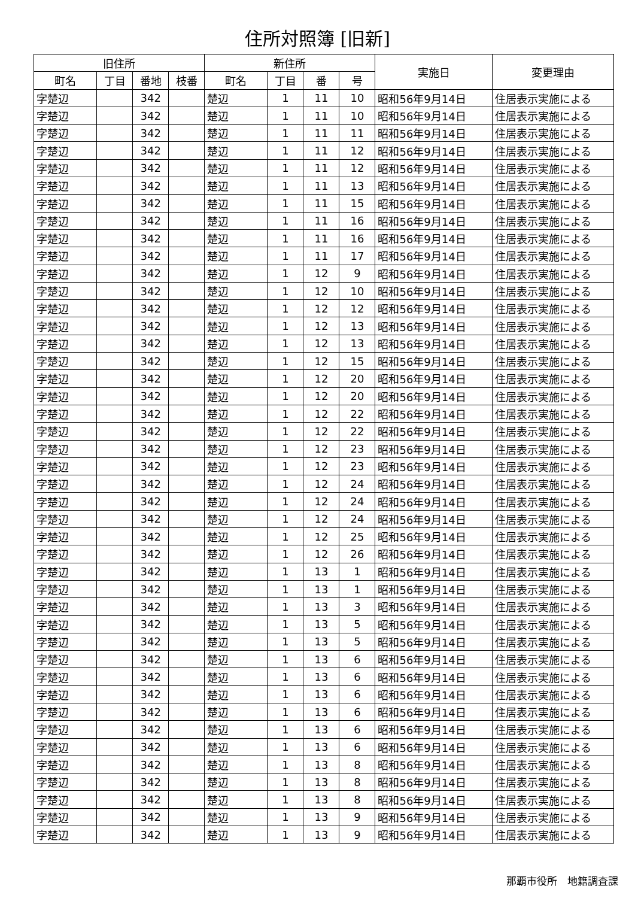住所対照簿 [旧新]
| 旧住所 | | | | 新住所 | | | | 実施日 | 変更理由 |
| --- | --- | --- | --- | --- | --- | --- | --- | --- | --- |
| 町名 | 丁目 | 番地 | 枝番 | 町名 | 丁目 | 番 | 号 | | |
| 字楚辺 | | 342 | | 楚辺 | 1 | 11 | 10 | 昭和56年9月14日 | 住居表示実施による |
| 字楚辺 | | 342 | | 楚辺 | 1 | 11 | 10 | 昭和56年9月14日 | 住居表示実施による |
| 字楚辺 | | 342 | | 楚辺 | 1 | 11 | 11 | 昭和56年9月14日 | 住居表示実施による |
| 字楚辺 | | 342 | | 楚辺 | 1 | 11 | 12 | 昭和56年9月14日 | 住居表示実施による |
| 字楚辺 | | 342 | | 楚辺 | 1 | 11 | 12 | 昭和56年9月14日 | 住居表示実施による |
| 字楚辺 | | 342 | | 楚辺 | 1 | 11 | 13 | 昭和56年9月14日 | 住居表示実施による |
| 字楚辺 | | 342 | | 楚辺 | 1 | 11 | 15 | 昭和56年9月14日 | 住居表示実施による |
| 字楚辺 | | 342 | | 楚辺 | 1 | 11 | 16 | 昭和56年9月14日 | 住居表示実施による |
| 字楚辺 | | 342 | | 楚辺 | 1 | 11 | 16 | 昭和56年9月14日 | 住居表示実施による |
| 字楚辺 | | 342 | | 楚辺 | 1 | 11 | 17 | 昭和56年9月14日 | 住居表示実施による |
| 字楚辺 | | 342 | | 楚辺 | 1 | 12 | 9 | 昭和56年9月14日 | 住居表示実施による |
| 字楚辺 | | 342 | | 楚辺 | 1 | 12 | 10 | 昭和56年9月14日 | 住居表示実施による |
| 字楚辺 | | 342 | | 楚辺 | 1 | 12 | 12 | 昭和56年9月14日 | 住居表示実施による |
| 字楚辺 | | 342 | | 楚辺 | 1 | 12 | 13 | 昭和56年9月14日 | 住居表示実施による |
| 字楚辺 | | 342 | | 楚辺 | 1 | 12 | 13 | 昭和56年9月14日 | 住居表示実施による |
| 字楚辺 | | 342 | | 楚辺 | 1 | 12 | 15 | 昭和56年9月14日 | 住居表示実施による |
| 字楚辺 | | 342 | | 楚辺 | 1 | 12 | 20 | 昭和56年9月14日 | 住居表示実施による |
| 字楚辺 | | 342 | | 楚辺 | 1 | 12 | 20 | 昭和56年9月14日 | 住居表示実施による |
| 字楚辺 | | 342 | | 楚辺 | 1 | 12 | 22 | 昭和56年9月14日 | 住居表示実施による |
| 字楚辺 | | 342 | | 楚辺 | 1 | 12 | 22 | 昭和56年9月14日 | 住居表示実施による |
| 字楚辺 | | 342 | | 楚辺 | 1 | 12 | 23 | 昭和56年9月14日 | 住居表示実施による |
| 字楚辺 | | 342 | | 楚辺 | 1 | 12 | 23 | 昭和56年9月14日 | 住居表示実施による |
| 字楚辺 | | 342 | | 楚辺 | 1 | 12 | 24 | 昭和56年9月14日 | 住居表示実施による |
| 字楚辺 | | 342 | | 楚辺 | 1 | 12 | 24 | 昭和56年9月14日 | 住居表示実施による |
| 字楚辺 | | 342 | | 楚辺 | 1 | 12 | 24 | 昭和56年9月14日 | 住居表示実施による |
| 字楚辺 | | 342 | | 楚辺 | 1 | 12 | 25 | 昭和56年9月14日 | 住居表示実施による |
| 字楚辺 | | 342 | | 楚辺 | 1 | 12 | 26 | 昭和56年9月14日 | 住居表示実施による |
| 字楚辺 | | 342 | | 楚辺 | 1 | 13 | 1 | 昭和56年9月14日 | 住居表示実施による |
| 字楚辺 | | 342 | | 楚辺 | 1 | 13 | 1 | 昭和56年9月14日 | 住居表示実施による |
| 字楚辺 | | 342 | | 楚辺 | 1 | 13 | 3 | 昭和56年9月14日 | 住居表示実施による |
| 字楚辺 | | 342 | | 楚辺 | 1 | 13 | 5 | 昭和56年9月14日 | 住居表示実施による |
| 字楚辺 | | 342 | | 楚辺 | 1 | 13 | 5 | 昭和56年9月14日 | 住居表示実施による |
| 字楚辺 | | 342 | | 楚辺 | 1 | 13 | 6 | 昭和56年9月14日 | 住居表示実施による |
| 字楚辺 | | 342 | | 楚辺 | 1 | 13 | 6 | 昭和56年9月14日 | 住居表示実施による |
| 字楚辺 | | 342 | | 楚辺 | 1 | 13 | 6 | 昭和56年9月14日 | 住居表示実施による |
| 字楚辺 | | 342 | | 楚辺 | 1 | 13 | 6 | 昭和56年9月14日 | 住居表示実施による |
| 字楚辺 | | 342 | | 楚辺 | 1 | 13 | 6 | 昭和56年9月14日 | 住居表示実施による |
| 字楚辺 | | 342 | | 楚辺 | 1 | 13 | 6 | 昭和56年9月14日 | 住居表示実施による |
| 字楚辺 | | 342 | | 楚辺 | 1 | 13 | 8 | 昭和56年9月14日 | 住居表示実施による |
| 字楚辺 | | 342 | | 楚辺 | 1 | 13 | 8 | 昭和56年9月14日 | 住居表示実施による |
| 字楚辺 | | 342 | | 楚辺 | 1 | 13 | 8 | 昭和56年9月14日 | 住居表示実施による |
| 字楚辺 | | 342 | | 楚辺 | 1 | 13 | 9 | 昭和56年9月14日 | 住居表示実施による |
| 字楚辺 | | 342 | | 楚辺 | 1 | 13 | 9 | 昭和56年9月14日 | 住居表示実施による |
那覇市役所　地籍調査課